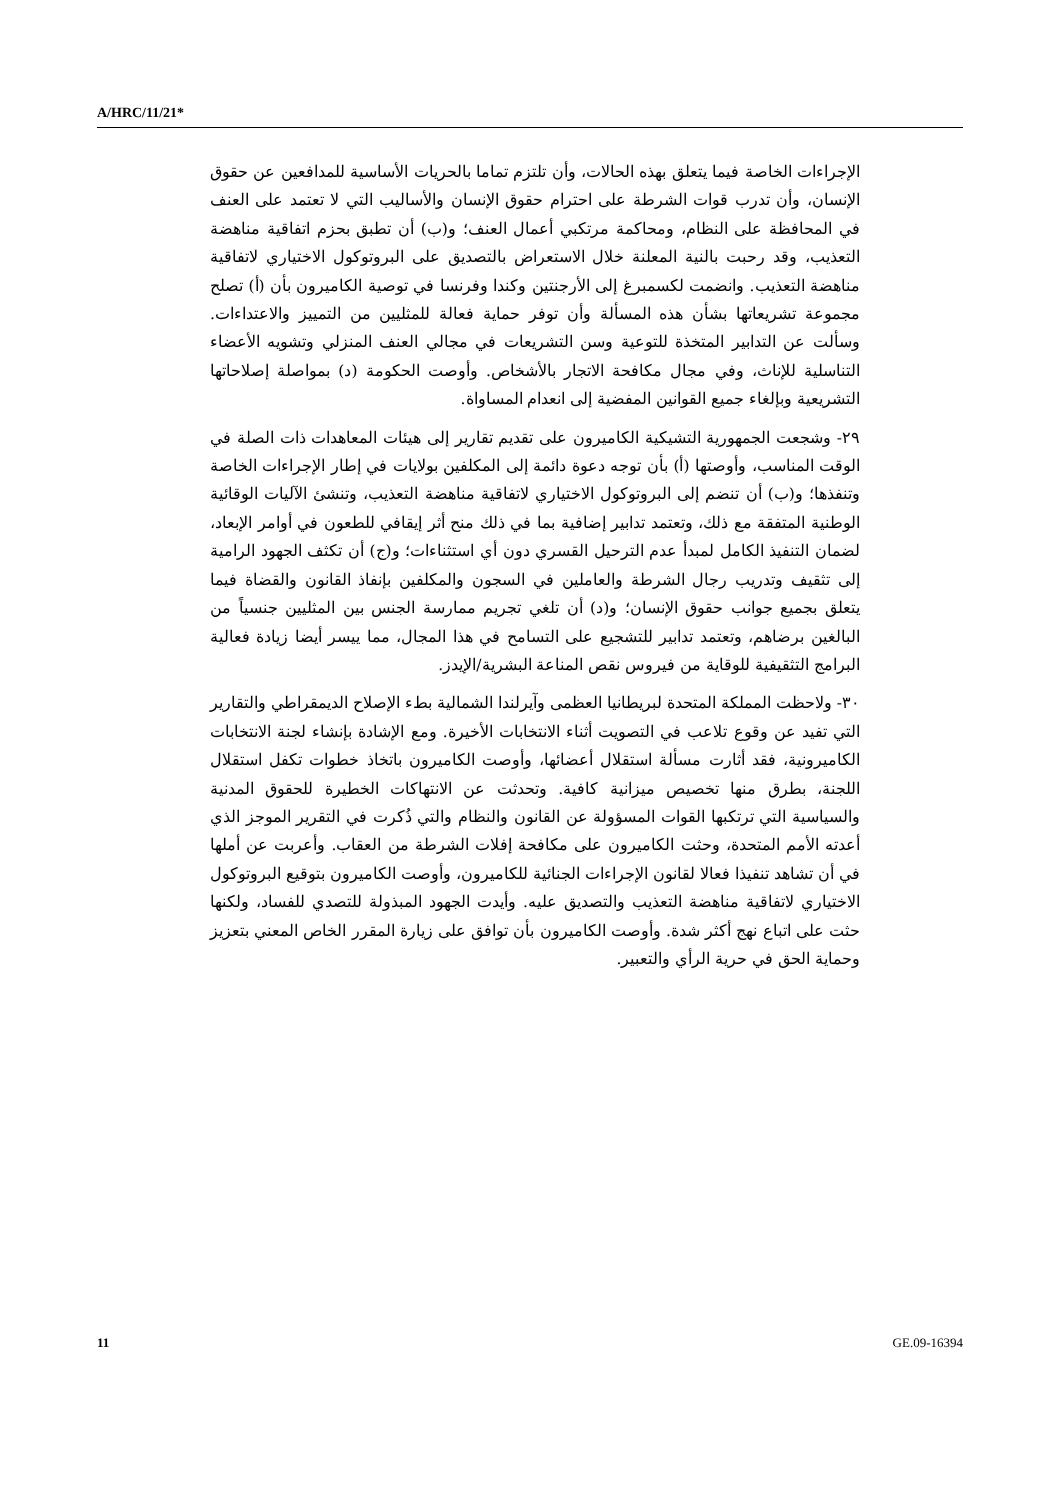A/HRC/11/21*
الإجراءات الخاصة فيما يتعلق بهذه الحالات، وأن تلتزم تماما بالحريات الأساسية للمدافعين عن حقوق الإنسان، وأن تدرب قوات الشرطة على احترام حقوق الإنسان والأساليب التي لا تعتمد على العنف في المحافظة على النظام، ومحاكمة مرتكبي أعمال العنف؛ و(ب) أن تطبق بحزم اتفاقية مناهضة التعذيب، وقد رحبت بالنية المعلنة خلال الاستعراض بالتصديق على البروتوكول الاختياري لاتفاقية مناهضة التعذيب. وانضمت لكسمبرغ إلى الأرجنتين وكندا وفرنسا في توصية الكاميرون بأن (أ) تصلح مجموعة تشريعاتها بشأن هذه المسألة وأن توفر حماية فعالة للمثليين من التمييز والاعتداءات. وسألت عن التدابير المتخذة للتوعية وسن التشريعات في مجالي العنف المنزلي وتشويه الأعضاء التناسلية للإناث، وفي مجال مكافحة الاتجار بالأشخاص. وأوصت الحكومة (د) بمواصلة إصلاحاتها التشريعية وبإلغاء جميع القوانين المفضية إلى انعدام المساواة.
٢٩- وشجعت الجمهورية التشيكية الكاميرون على تقديم تقارير إلى هيئات المعاهدات ذات الصلة في الوقت المناسب، وأوصتها (أ) بأن توجه دعوة دائمة إلى المكلفين بولايات في إطار الإجراءات الخاصة وتنفذها؛ و(ب) أن تنضم إلى البروتوكول الاختياري لاتفاقية مناهضة التعذيب، وتنشئ الآليات الوقائية الوطنية المتفقة مع ذلك، وتعتمد تدابير إضافية بما في ذلك منح أثر إيقافي للطعون في أوامر الإبعاد، لضمان التنفيذ الكامل لمبدأ عدم الترحيل القسري دون أي استثناءات؛ و(ج) أن تكثف الجهود الرامية إلى تثقيف وتدريب رجال الشرطة والعاملين في السجون والمكلفين بإنفاذ القانون والقضاة فيما يتعلق بجميع جوانب حقوق الإنسان؛ و(د) أن تلغي تجريم ممارسة الجنس بين المثليين جنسياً من البالغين برضاهم، وتعتمد تدابير للتشجيع على التسامح في هذا المجال، مما ييسر أيضا زيادة فعالية البرامج التثقيفية للوقاية من فيروس نقص المناعة البشرية/الإيدز.
٣٠- ولاحظت المملكة المتحدة لبريطانيا العظمى وآيرلندا الشمالية بطء الإصلاح الديمقراطي والتقارير التي تفيد عن وقوع تلاعب في التصويت أثناء الانتخابات الأخيرة. ومع الإشادة بإنشاء لجنة الانتخابات الكاميرونية، فقد أثارت مسألة استقلال أعضائها، وأوصت الكاميرون باتخاذ خطوات تكفل استقلال اللجنة، بطرق منها تخصيص ميزانية كافية. وتحدثت عن الانتهاكات الخطيرة للحقوق المدنية والسياسية التي ترتكبها القوات المسؤولة عن القانون والنظام والتي ذُكرت في التقرير الموجز الذي أعدته الأمم المتحدة، وحثت الكاميرون على مكافحة إفلات الشرطة من العقاب. وأعربت عن أملها في أن تشاهد تنفيذا فعالا لقانون الإجراءات الجنائية للكاميرون، وأوصت الكاميرون بتوقيع البروتوكول الاختياري لاتفاقية مناهضة التعذيب والتصديق عليه. وأيدت الجهود المبذولة للتصدي للفساد، ولكنها حثت على اتباع نهج أكثر شدة. وأوصت الكاميرون بأن توافق على زيارة المقرر الخاص المعني بتعزيز وحماية الحق في حرية الرأي والتعبير.
11 GE.09-16394